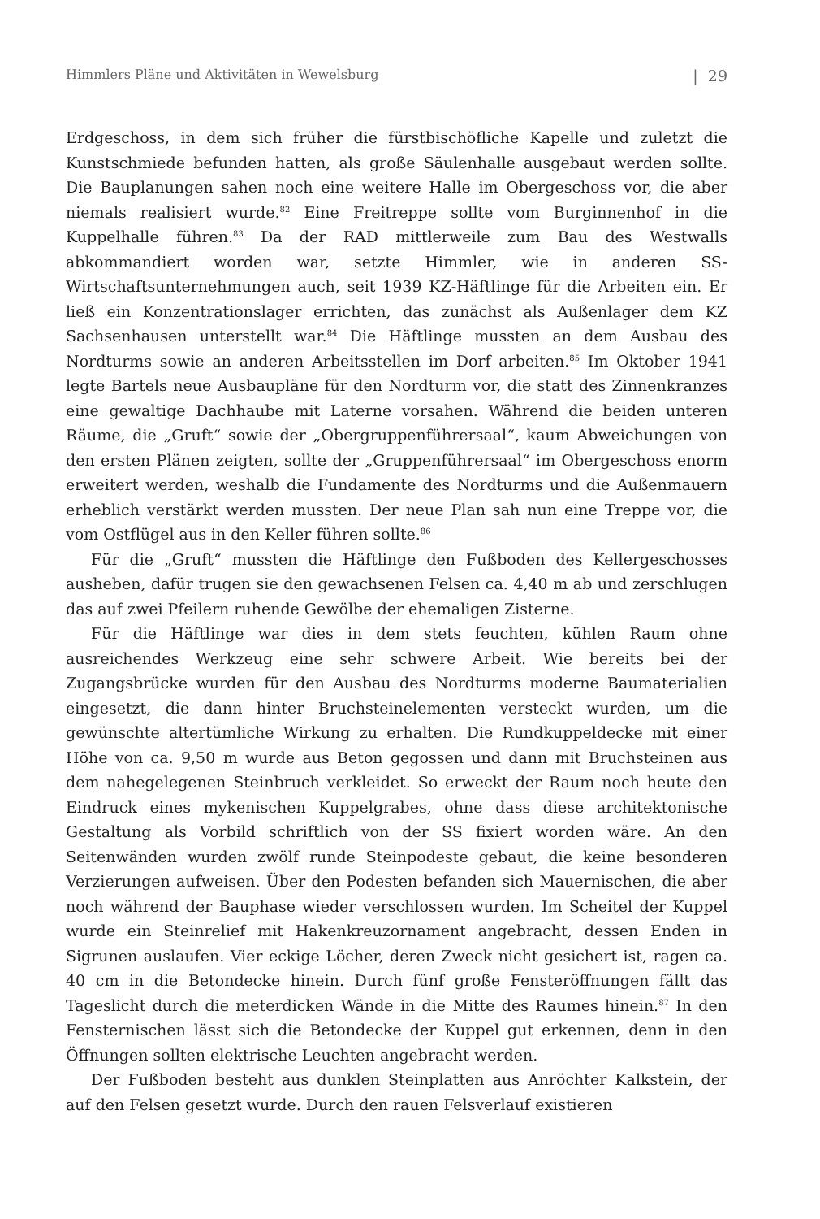Himmlers Pläne und Aktivitäten in Wewelsburg | 29
Erdgeschoss, in dem sich früher die fürstbischöfliche Kapelle und zuletzt die Kunstschmiede befunden hatten, als große Säulenhalle ausgebaut werden sollte. Die Bauplanungen sahen noch eine weitere Halle im Obergeschoss vor, die aber niemals realisiert wurde.<sup>82</sup> Eine Freitreppe sollte vom Burginnenhof in die Kuppelhalle führen.<sup>83</sup> Da der RAD mittlerweile zum Bau des Westwalls abkommandiert worden war, setzte Himmler, wie in anderen SS-Wirtschaftsunternehmungen auch, seit 1939 KZ-Häftlinge für die Arbeiten ein. Er ließ ein Konzentrationslager errichten, das zunächst als Außenlager dem KZ Sachsenhausen unterstellt war.<sup>84</sup> Die Häftlinge mussten an dem Ausbau des Nordturms sowie an anderen Arbeitsstellen im Dorf arbeiten.<sup>85</sup> Im Oktober 1941 legte Bartels neue Ausbaupläne für den Nordturm vor, die statt des Zinnenkranzes eine gewaltige Dachhaube mit Laterne vorsahen. Während die beiden unteren Räume, die „Gruft“ sowie der „Obergruppenführersaal“, kaum Abweichungen von den ersten Plänen zeigten, sollte der „Gruppenführersaal“ im Obergeschoss enorm erweitert werden, weshalb die Fundamente des Nordturms und die Außenmauern erheblich verstärkt werden mussten. Der neue Plan sah nun eine Treppe vor, die vom Ostflügel aus in den Keller führen sollte.<sup>86</sup>
Für die „Gruft“ mussten die Häftlinge den Fußboden des Kellergeschosses ausheben, dafür trugen sie den gewachsenen Felsen ca. 4,40 m ab und zerschlugen das auf zwei Pfeilern ruhende Gewölbe der ehemaligen Zisterne.
Für die Häftlinge war dies in dem stets feuchten, kühlen Raum ohne ausreichendes Werkzeug eine sehr schwere Arbeit. Wie bereits bei der Zugangsbrücke wurden für den Ausbau des Nordturms moderne Baumaterialien eingesetzt, die dann hinter Bruchsteinelementen versteckt wurden, um die gewünschte altertümliche Wirkung zu erhalten. Die Rundkuppeldecke mit einer Höhe von ca. 9,50 m wurde aus Beton gegossen und dann mit Bruchsteinen aus dem nahegelegenen Steinbruch verkleidet. So erweckt der Raum noch heute den Eindruck eines mykenischen Kuppelgrabes, ohne dass diese architektonische Gestaltung als Vorbild schriftlich von der SS fixiert worden wäre. An den Seitenwänden wurden zwölf runde Steinpodeste gebaut, die keine besonderen Verzierungen aufweisen. Über den Podesten befanden sich Mauernischen, die aber noch während der Bauphase wieder verschlossen wurden. Im Scheitel der Kuppel wurde ein Steinrelief mit Hakenkreuzornament angebracht, dessen Enden in Sigrunen auslaufen. Vier eckige Löcher, deren Zweck nicht gesichert ist, ragen ca. 40 cm in die Betondecke hinein. Durch fünf große Fensteröffnungen fällt das Tageslicht durch die meterdicken Wände in die Mitte des Raumes hinein.<sup>87</sup> In den Fensternischen lässt sich die Betondecke der Kuppel gut erkennen, denn in den Öffnungen sollten elektrische Leuchten angebracht werden.
Der Fußboden besteht aus dunklen Steinplatten aus Anröchter Kalkstein, der auf den Felsen gesetzt wurde. Durch den rauen Felsverlauf existieren